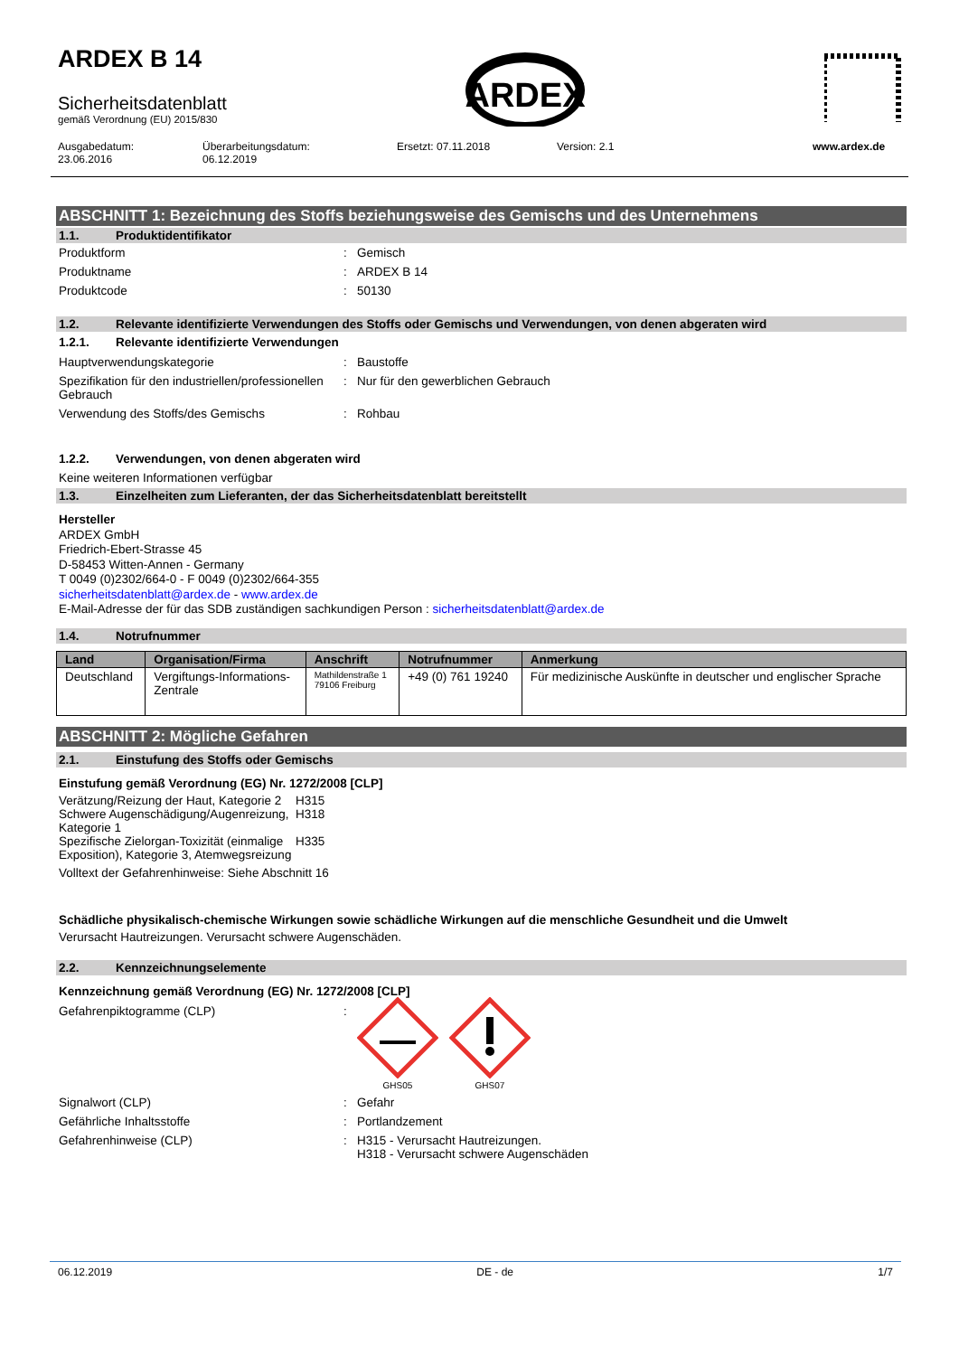ARDEX B 14
Sicherheitsdatenblatt
gemäß Verordnung (EU) 2015/830
ARDEX
Ausgabedatum:
23.06.2016
Überarbeitungsdatum:
06.12.2019
Ersetzt: 07.11.2018 Version: 2.1 www.ardex.de
ABSCHNITT 1: Bezeichnung des Stoffs beziehungsweise des Gemischs und des Unternehmens
1.1. Produktidentifikator
Produktform : Gemisch
Produktname : ARDEX B 14
Produktcode : 50130
1.2. Relevante identifizierte Verwendungen des Stoffs oder Gemischs und Verwendungen, von denen abgeraten wird
1.2.1. Relevante identifizierte Verwendungen
Hauptverwendungskategorie : Baustoffe
Spezifikation für den industriellen/professionellen Gebrauch
: Nur für den gewerblichen Gebrauch
Verwendung des Stoffs/des Gemischs : Rohbau
1.2.2. Verwendungen, von denen abgeraten wird
Keine weiteren Informationen verfügbar
1.3. Einzelheiten zum Lieferanten, der das Sicherheitsdatenblatt bereitstellt
Hersteller
ARDEX GmbH
Friedrich-Ebert-Strasse 45
D-58453 Witten-Annen - Germany
T 0049 (0)2302/664-0 - F 0049 (0)2302/664-355
sicherheitsdatenblatt@ardex.de - www.ardex.de
E-Mail-Adresse der für das SDB zuständigen sachkundigen Person : sicherheitsdatenblatt@ardex.de
1.4. Notrufnummer
| Land | Organisation/Firma | Anschrift | Notrufnummer | Anmerkung |
| --- | --- | --- | --- | --- |
| Deutschland | Vergiftungs-Informations- Zentrale | Mathildenstraße 1 79106 Freiburg | +49 (0) 761 19240 | Für medizinische Auskünfte in deutscher und englischer Sprache |
ABSCHNITT 2: Mögliche Gefahren
2.1. Einstufung des Stoffs oder Gemischs
Einstufung gemäß Verordnung (EG) Nr. 1272/2008 [CLP]
Verätzung/Reizung der Haut, Kategorie 2
H315
Schwere Augenschädigung/Augenreizung, Kategorie 1
H318
Spezifische Zielorgan-Toxizität (einmalige Exposition), Kategorie 3, Atemwegsreizung
H335
Volltext der Gefahrenhinweise: Siehe Abschnitt 16
Schädliche physikalisch-chemische Wirkungen sowie schädliche Wirkungen auf die menschliche Gesundheit und die Umwelt
Verursacht Hautreizungen. Verursacht schwere Augenschäden.
2.2. Kennzeichnungselemente
Kennzeichnung gemäß Verordnung (EG) Nr. 1272/2008 [CLP]
Gefahrenpiktogramme (CLP) :
GHS05
GHS07
Signalwort (CLP) : Gefahr
Gefährliche Inhaltsstoffe : Portlandzement
Gefahrenhinweise (CLP) : H315 - Verursacht Hautreizungen.
H318 - Verursacht schwere Augenschäden
06.12.2019 DE - de 1/7